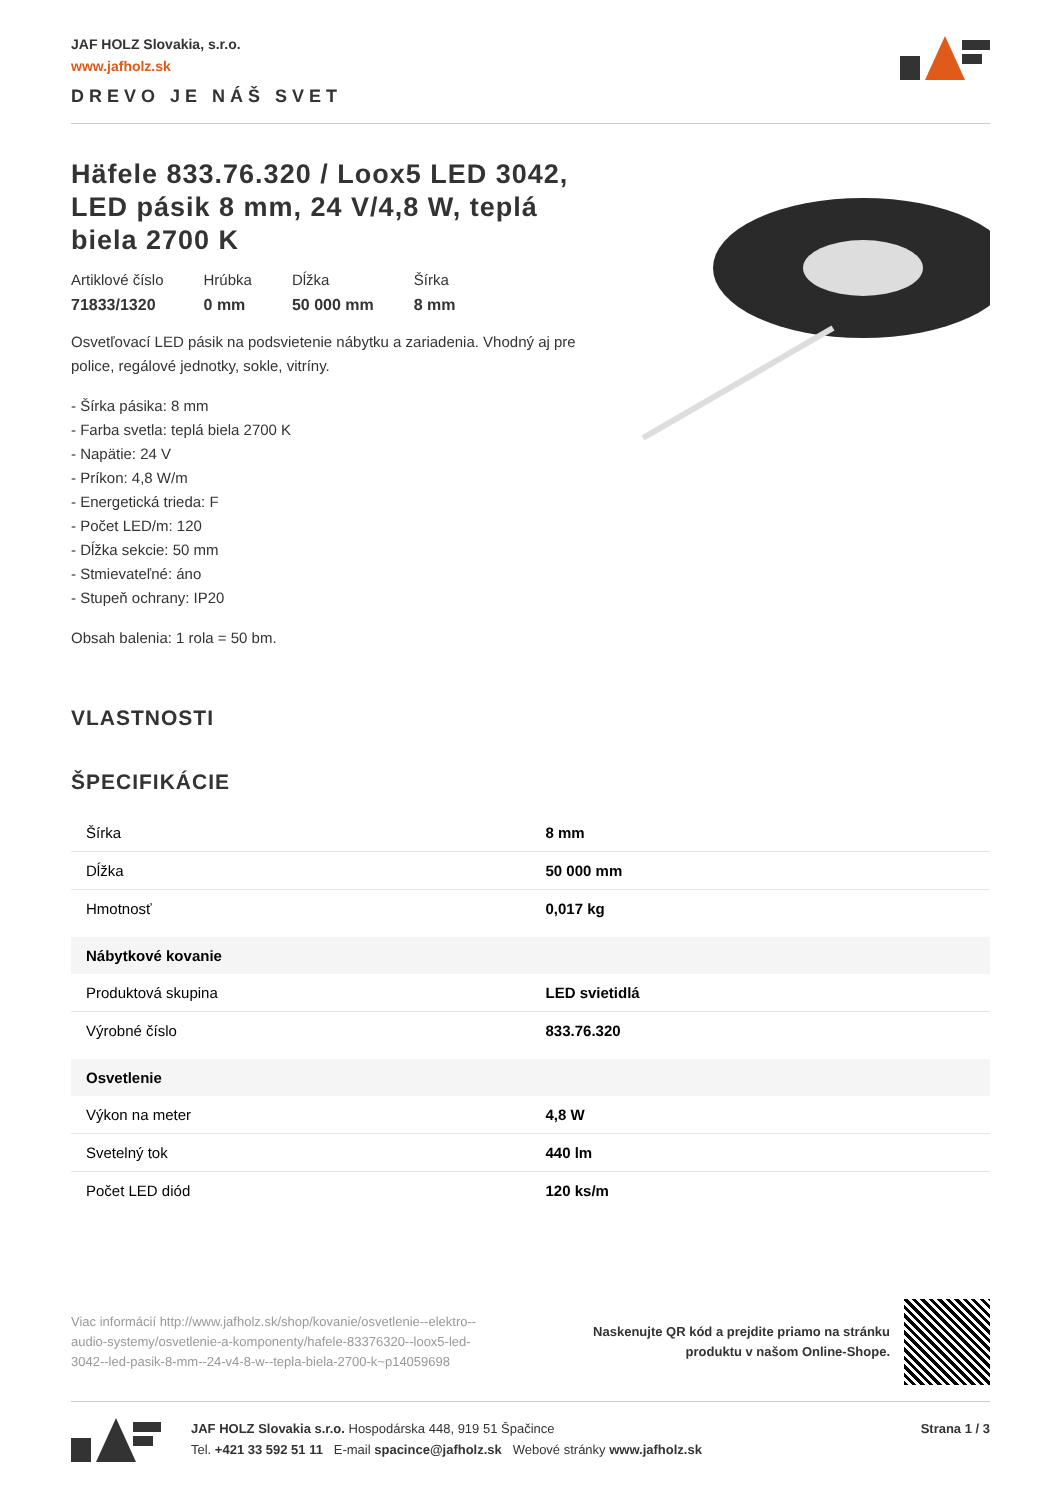JAF HOLZ Slovakia, s.r.o.
www.jafholz.sk
DREVO JE NÁŠ SVET
Häfele 833.76.320 / Loox5 LED 3042, LED pásik 8 mm, 24 V/4,8 W, teplá biela 2700 K
Artiklové číslo
71833/1320
Hrúbka
0 mm
Dĺžka
50 000 mm
Šírka
8 mm
Osvetľovací LED pásik na podsvietenie nábytku a zariadenia. Vhodný aj pre police, regálové jednotky, sokle, vitríny.
- Šírka pásika: 8 mm
- Farba svetla: teplá biela 2700 K
- Napätie: 24 V
- Príkon: 4,8 W/m
- Energetická trieda: F
- Počet LED/m: 120
- Dĺžka sekcie: 50 mm
- Stmievateľné: áno
- Stupeň ochrany: IP20
Obsah balenia: 1 rola = 50 bm.
VLASTNOSTI
ŠPECIFIKÁCIE
| Šírka | 8 mm |
| Dĺžka | 50 000 mm |
| Hmotnosť | 0,017 kg |
| Nábytkové kovanie | |
| Produktová skupina | LED svietidlá |
| Výrobné číslo | 833.76.320 |
| Osvetlenie | |
| Výkon na meter | 4,8 W |
| Svetelný tok | 440 lm |
| Počet LED diód | 120 ks/m |
Viac informácií http://www.jafholz.sk/shop/kovanie/osvetlenie--elektro--audio-systemy/osvetlenie-a-komponenty/hafele-83376320--loox5-led-3042--led-pasik-8-mm--24-v4-8-w--tepla-biela-2700-k~p14059698
Naskenujte QR kód a prejdite priamo na stránku
produktu v našom Online-Shope.
JAF HOLZ Slovakia s.r.o. Hospodárska 448, 919 51 Špačince
Tel. +421 33 592 51 11 E-mail spacince@jafholz.sk Webové stránky www.jafholz.sk
Strana 1 / 3